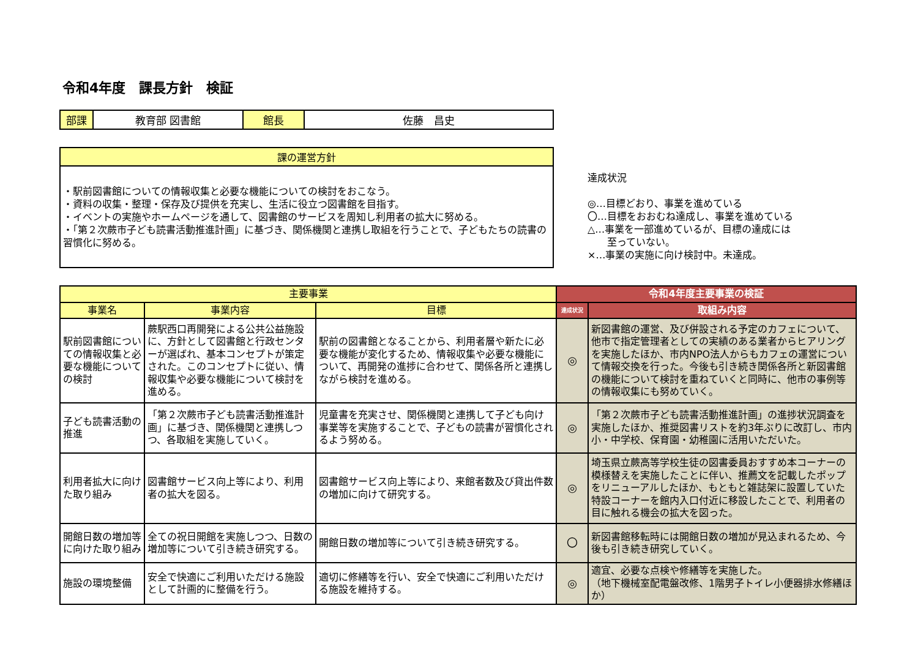令和4年度　課長方針　検証
| 部課 | 教育部 図書館 | 館長 | 佐藤 昌史 |
| 課の運営方針 |
| --- |
| ・駅前図書館についての情報収集と必要な機能についての検討をおこなう。 ・資料の収集・整理・保存及び提供を充実し、生活に役立つ図書館を目指す。 ・イベントの実施やホームページを通して、図書館のサービスを周知し利用者の拡大に努める。 ・「第２次蕨市子ども読書活動推進計画」に基づき、関係機関と連携し取組を行うことで、子どもたちの読書の習慣化に努める。 |
達成状況
◎…目標どおり、事業を進めている
〇…目標をおおむね達成し、事業を進めている
△…事業を一部進めているが、目標の達成には
　　至っていない。
×…事業の実施に向け検討中。未達成。
| 主要事業 | | | 令和4年度主要事業の検証 | |
| --- | --- | --- | --- | --- |
| 事業名 | 事業内容 | 目標 | 達成状況 | 取組み内容 |
| 駅前図書館についての情報収集と必要な機能についての検討 | 蕨駅西口再開発による公共公益施設に、方針として図書館と行政センターが選ばれ、基本コンセプトが策定された。このコンセプトに従い、情報収集や必要な機能について検討を進める。 | 駅前の図書館となることから、利用者層や新たに必要な機能が変化するため、情報収集や必要な機能について、再開発の進捗に合わせて、関係各所と連携しながら検討を進める。 | ◎ | 新図書館の運営、及び併設される予定のカフェについて、他市で指定管理者としての実績のある業者からヒアリングを実施したほか、市内NPO法人からもカフェの運営について情報交換を行った。今後も引き続き関係各所と新図書館の機能について検討を重ねていくと同時に、他市の事例等の情報収集にも努めていく。 |
| 子ども読書活動の推進 | 「第２次蕨市子ども読書活動推進計画」に基づき、関係機関と連携しつつ、各取組を実施していく。 | 児童書を充実させ、関係機関と連携して子ども向け事業等を実施することで、子どもの読書が習慣化されるよう努める。 | ◎ | 「第２次蕨市子ども読書活動推進計画」の進捗状況調査を実施したほか、推奨図書リストを約3年ぶりに改訂し、市内小・中学校、保育園・幼稚園に活用いただいた。 |
| 利用者拡大に向けた取り組み | 図書館サービス向上等により、利用者の拡大を図る。 | 図書館サービス向上等により、来館者数及び貸出件数の増加に向けて研究する。 | ◎ | 埼玉県立蕨高等学校生徒の図書委員おすすめ本コーナーの模様替えを実施したことに伴い、推薦文を記載したポップをリニューアルしたほか、もともと雑誌架に設置していた特設コーナーを館内入口付近に移設したことで、利用者の目に触れる機会の拡大を図った。 |
| 開館日数の増加等に向けた取り組み | 全ての祝日開館を実施しつつ、日数の増加等について引き続き研究する。 | 開館日数の増加等について引き続き研究する。 | 〇 | 新図書館移転時には開館日数の増加が見込まれるため、今後も引き続き研究していく。 |
| 施設の環境整備 | 安全で快適にご利用いただける施設として計画的に整備を行う。 | 適切に修繕等を行い、安全で快適にご利用いただける施設を維持する。 | ◎ | 適宜、必要な点検や修繕等を実施した。 （地下機械室配電盤改修、1階男子トイレ小便器排水修繕ほか） |